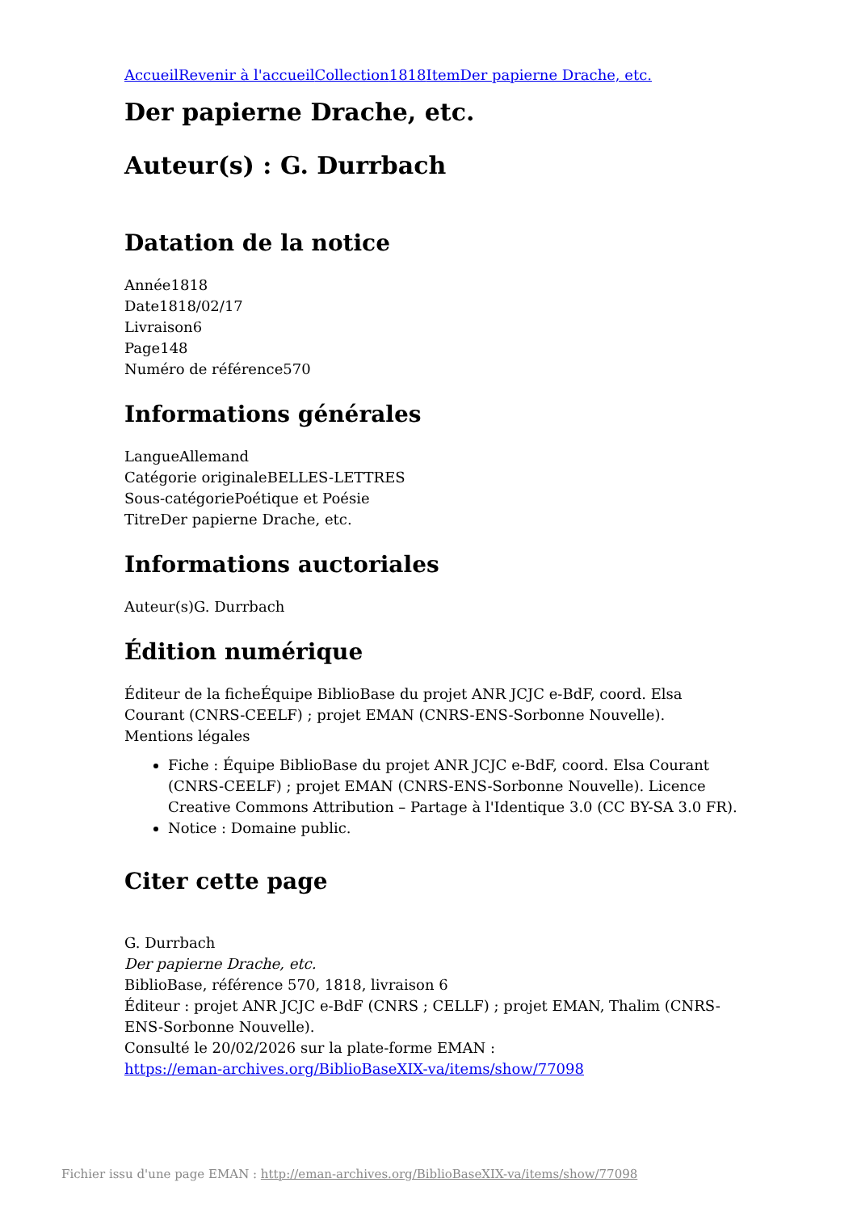Accueil Revenir à l'accueil Collection 1818 Item Der papierne Drache, etc.
Der papierne Drache, etc.
Auteur(s) : G. Durrbach
Datation de la notice
Année1818
Date1818/02/17
Livraison6
Page148
Numéro de référence570
Informations générales
LangueAllemand
Catégorie originaleBELLES-LETTRES
Sous-catégoriePoétique et Poésie
TitreDer papierne Drache, etc.
Informations auctoriales
Auteur(s)G. Durrbach
Édition numérique
Éditeur de la ficheÉquipe BiblioBase du projet ANR JCJC e-BdF, coord. Elsa Courant (CNRS-CEELF) ; projet EMAN (CNRS-ENS-Sorbonne Nouvelle).
Mentions légales
Fiche : Équipe BiblioBase du projet ANR JCJC e-BdF, coord. Elsa Courant (CNRS-CEELF) ; projet EMAN (CNRS-ENS-Sorbonne Nouvelle). Licence Creative Commons Attribution – Partage à l'Identique 3.0 (CC BY-SA 3.0 FR).
Notice : Domaine public.
Citer cette page
G. Durrbach
Der papierne Drache, etc.
BiblioBase, référence 570, 1818, livraison 6
Éditeur : projet ANR JCJC e-BdF (CNRS ; CELLF) ; projet EMAN, Thalim (CNRS-ENS-Sorbonne Nouvelle).
Consulté le 20/02/2026 sur la plate-forme EMAN :
https://eman-archives.org/BiblioBaseXIX-va/items/show/77098
Fichier issu d'une page EMAN : http://eman-archives.org/BiblioBaseXIX-va/items/show/77098